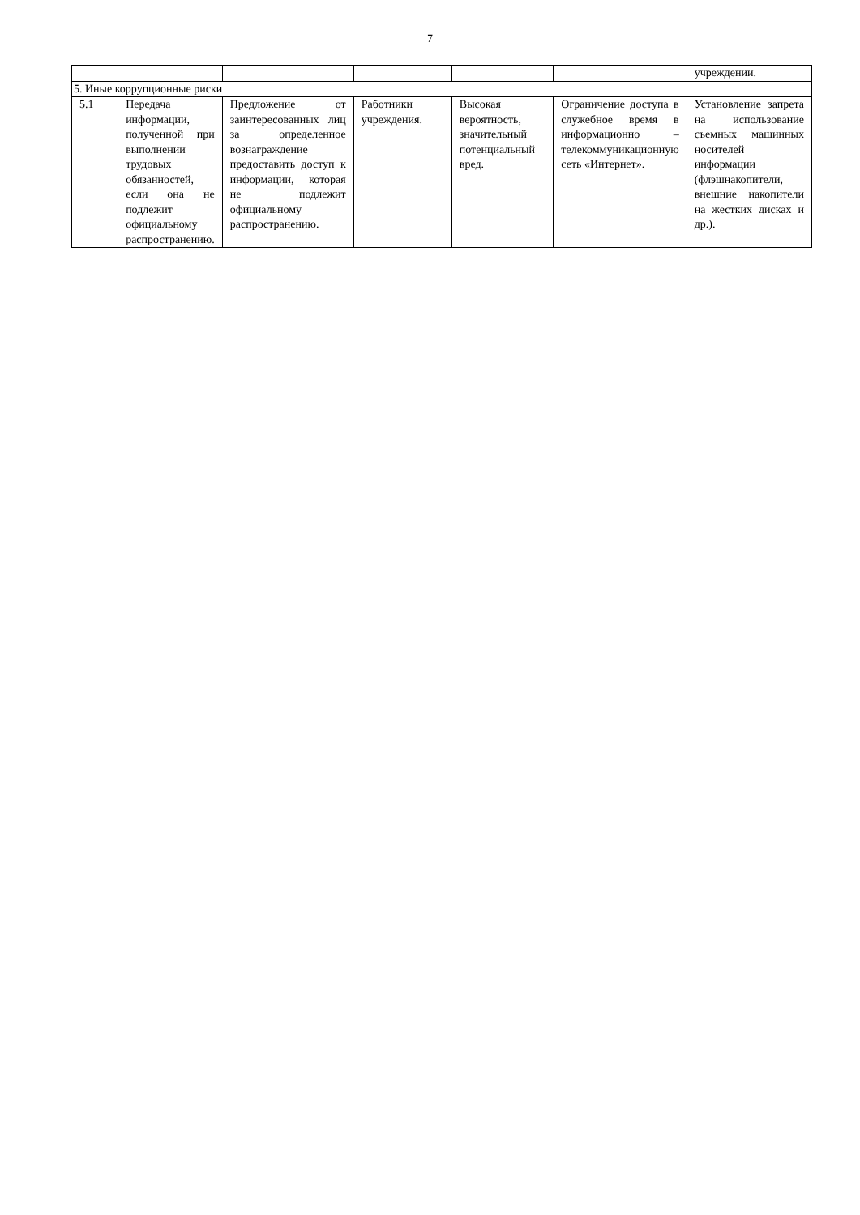7
| | | | | | | учреждении. |
| 5. Иные коррупционные риски | | | | | | |
| 5.1 | Передача информации, полученной при выполнении трудовых обязанностей, если она не подлежит официальному распространению. | Предложение от заинтересованных лиц за определенное вознаграждение предоставить доступ к информации, которая не подлежит официальному распространению. | Работники учреждения. | Высокая вероятность, значительный потенциальный вред. | Ограничение доступа в служебное время в информационно – телекоммуникационную сеть «Интернет». | Установление запрета на использование съемных машинных носителей информации (флэшнакопители, внешние накопители на жестких дисках и др.). |